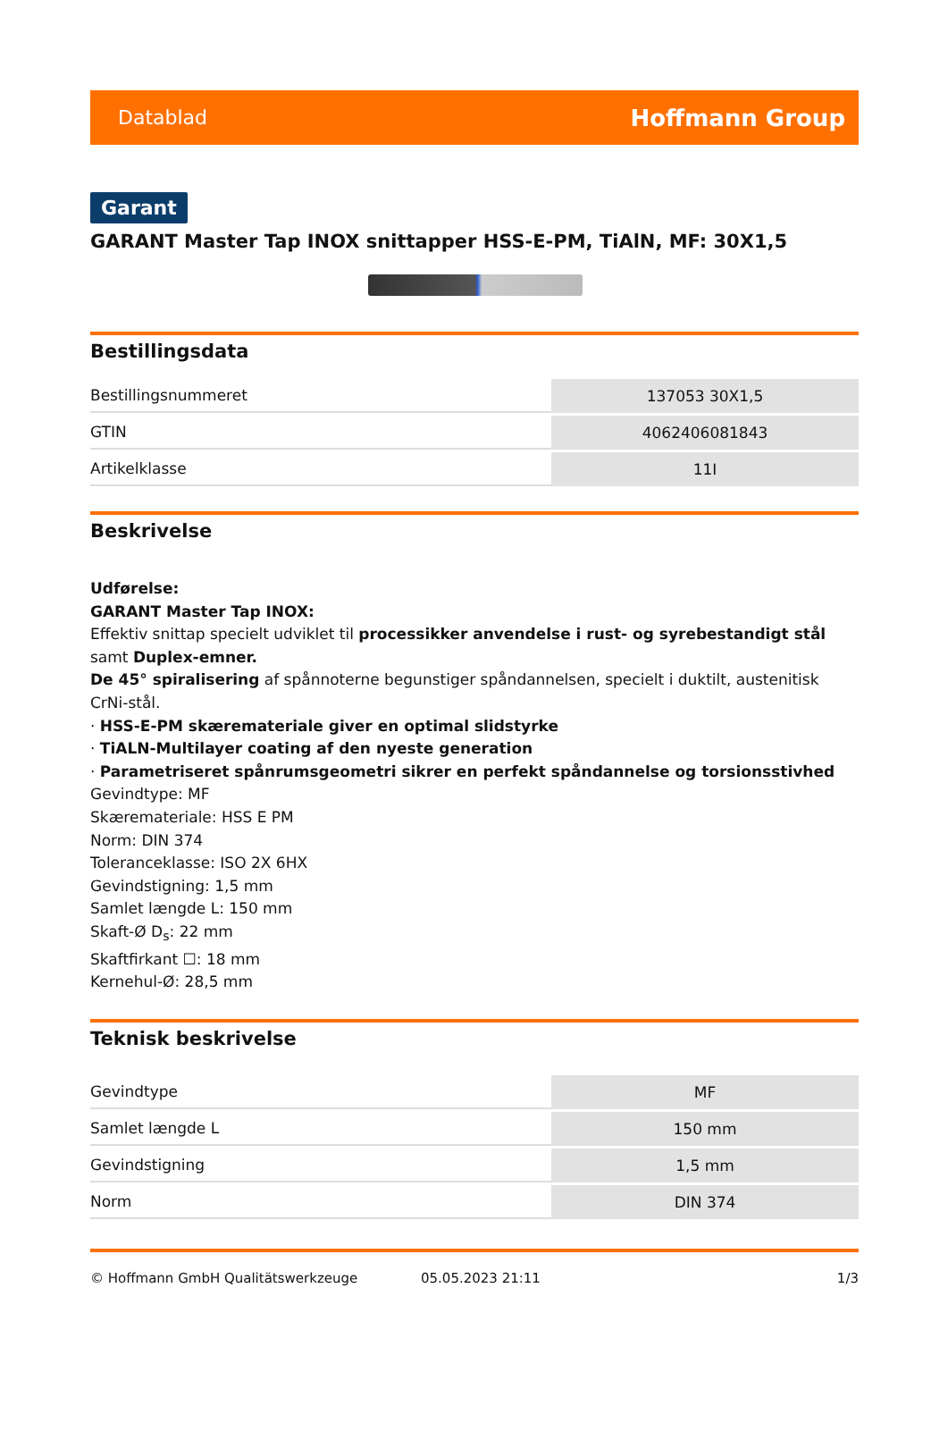Datablad Hoffmann Group
Garant
GARANT Master Tap INOX snittapper HSS-E-PM, TiAlN, MF: 30X1,5
Bestillingsdata
| Bestillingsnummeret | 137053 30X1,5 |
| GTIN | 4062406081843 |
| Artikelklasse | 11I |
Beskrivelse
Udførelse:
GARANT Master Tap INOX:
Effektiv snittap specielt udviklet til processikker anvendelse i rust- og syrebestandigt stål samt Duplex-emner.
De 45° spiralisering af spånnoterne begunstiger spåndannelsen, specielt i duktilt, austenitisk CrNi-stål.
· HSS-E-PM skæremateriale giver en optimal slidstyrke
· TiALN-Multilayer coating af den nyeste generation
· Parametriseret spånrumsgeometri sikrer en perfekt spåndannelse og torsionsstivhed
Gevindtype: MF
Skæremateriale: HSS E PM
Norm: DIN 374
Toleranceklasse: ISO 2X 6HX
Gevindstigning: 1,5 mm
Samlet længde L: 150 mm
Skaft-Ø D<sub>s</sub>: 22 mm
Skaftfirkant ☐: 18 mm
Kernehul-Ø: 28,5 mm
Teknisk beskrivelse
| Gevindtype | MF |
| Samlet længde L | 150 mm |
| Gevindstigning | 1,5 mm |
| Norm | DIN 374 |
© Hoffmann GmbH Qualitätswerkzeuge 05.05.2023 21:11 1/3